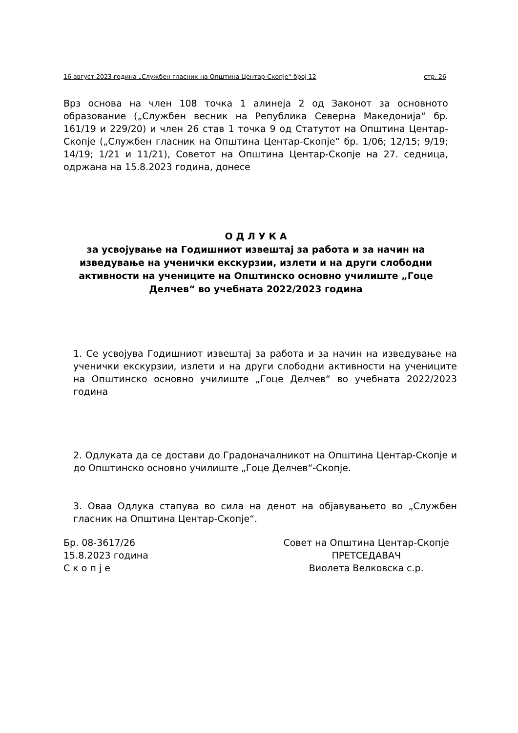16 август 2023 година „Службен гласник на Општина Центар-Скопје“ број 12 стр. 26
Врз основа на член 108 точка 1 алинеја 2 од Законот за основното образование („Службен весник на Република Северна Македонија“ бр. 161/19 и 229/20) и член 26 став 1 точка 9 од Статутот на Општина Центар-Скопје („Службен гласник на Општина Центар-Скопје“ бр. 1/06; 12/15; 9/19; 14/19; 1/21 и 11/21), Советот на Општина Центар-Скопје на 27. седница, одржана на 15.8.2023 година, донесе
О Д Л У К А
за усвојување на Годишниот извештај за работа и за начин на изведување на ученички екскурзии, излети и на други слободни активности на учениците на Општинско основно училиште „Гоце Делчев“ во учебната 2022/2023 година
1. Се усвојува Годишниот извештај за работа и за начин на изведување на ученички екскурзии, излети и на други слободни активности на учениците на Општинско основно училиште „Гоце Делчев“ во учебната 2022/2023 година
2. Одлуката да се достави до Градоначалникот на Општина Центар-Скопје и до Општинско основно училиште „Гоце Делчев“-Скопје.
3. Оваа Одлука стапува во сила на денот на објавувањето во „Службен гласник на Општина Центар-Скопје“.
Бр. 08-3617/26
15.8.2023 година
С к о п ј е
Совет на Општина Центар-Скопје
ПРЕТСЕДАВАЧ
Виолета Велковска с.р.